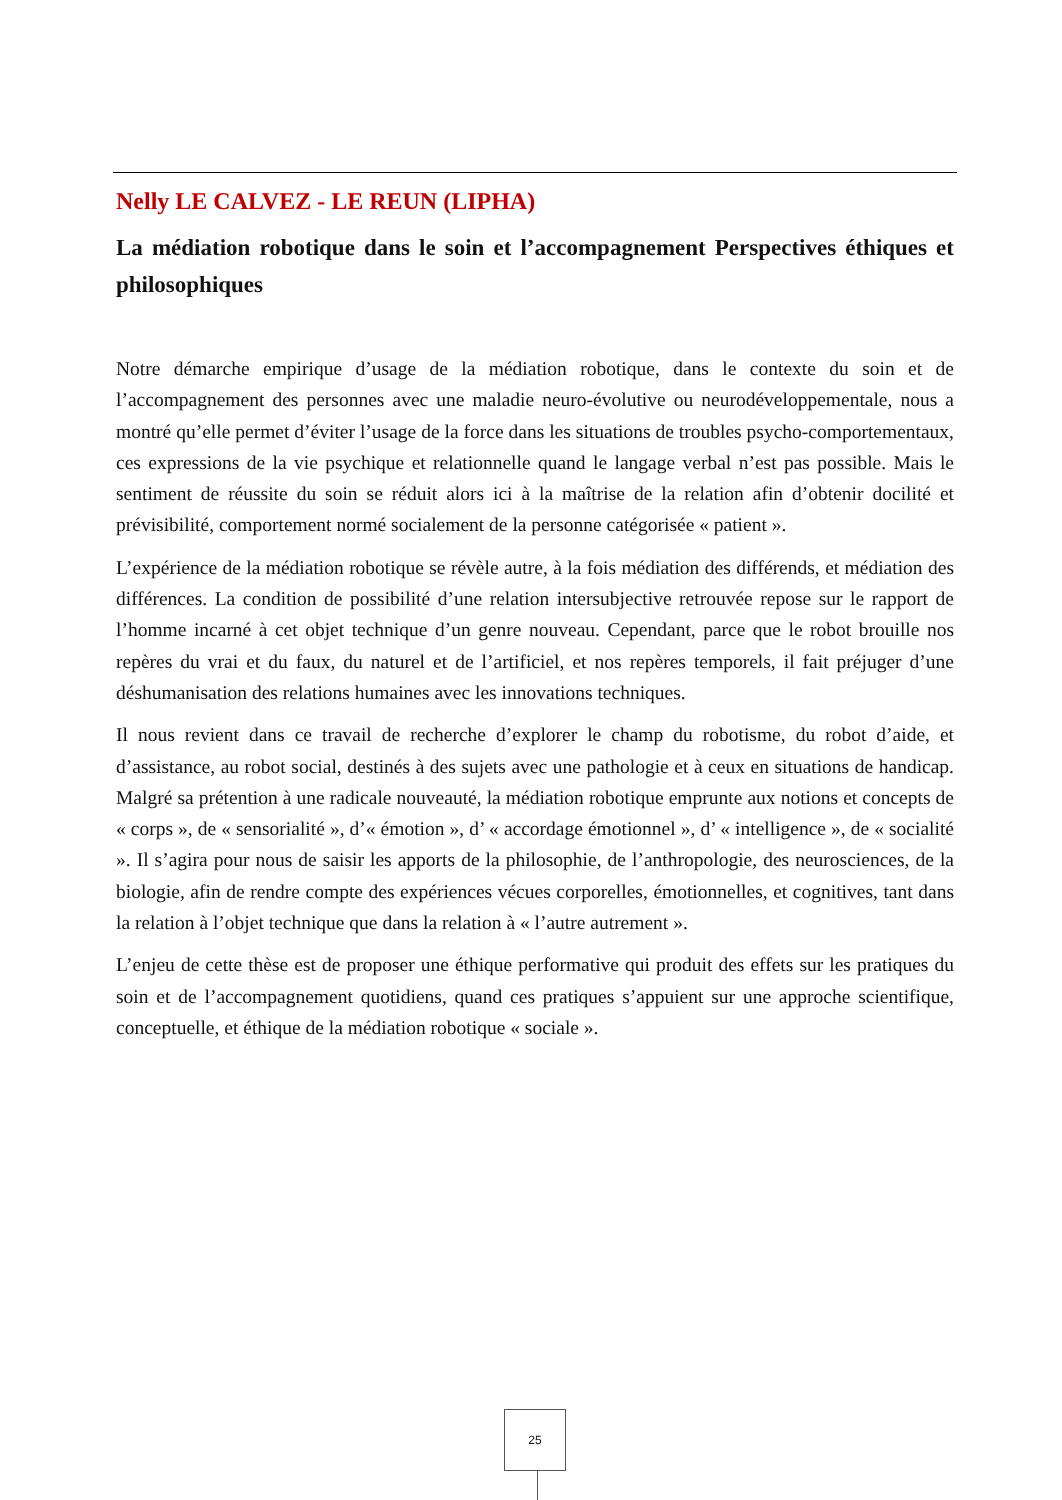Nelly LE CALVEZ - LE REUN (LIPHA)
La médiation robotique dans le soin et l’accompagnement Perspectives éthiques et philosophiques
Notre démarche empirique d’usage de la médiation robotique, dans le contexte du soin et de l’accompagnement des personnes avec une maladie neuro-évolutive ou neurodéveloppementale, nous a montré qu’elle permet d’éviter l’usage de la force dans les situations de troubles psycho-comportementaux, ces expressions de la vie psychique et relationnelle quand le langage verbal n’est pas possible. Mais le sentiment de réussite du soin se réduit alors ici à la maîtrise de la relation afin d’obtenir docilité et prévisibilité, comportement normé socialement de la personne catégorisée « patient ».
L’expérience de la médiation robotique se révèle autre, à la fois médiation des différends, et médiation des différences. La condition de possibilité d’une relation intersubjective retrouvée repose sur le rapport de l’homme incarné à cet objet technique d’un genre nouveau. Cependant, parce que le robot brouille nos repères du vrai et du faux, du naturel et de l’artificiel, et nos repères temporels, il fait préjuger d’une déshumanisation des relations humaines avec les innovations techniques.
Il nous revient dans ce travail de recherche d’explorer le champ du robotisme, du robot d’aide, et d’assistance, au robot social, destinés à des sujets avec une pathologie et à ceux en situations de handicap. Malgré sa prétention à une radicale nouveauté, la médiation robotique emprunte aux notions et concepts de « corps », de « sensorialité », d’« émotion », d’ « accordage émotionnel », d’ « intelligence », de « socialité ». Il s’agira pour nous de saisir les apports de la philosophie, de l’anthropologie, des neurosciences, de la biologie, afin de rendre compte des expériences vécues corporelles, émotionnelles, et cognitives, tant dans la relation à l’objet technique que dans la relation à « l’autre autrement ».
L’enjeu de cette thèse est de proposer une éthique performative qui produit des effets sur les pratiques du soin et de l’accompagnement quotidiens, quand ces pratiques s’appuient sur une approche scientifique, conceptuelle, et éthique de la médiation robotique « sociale ».
25